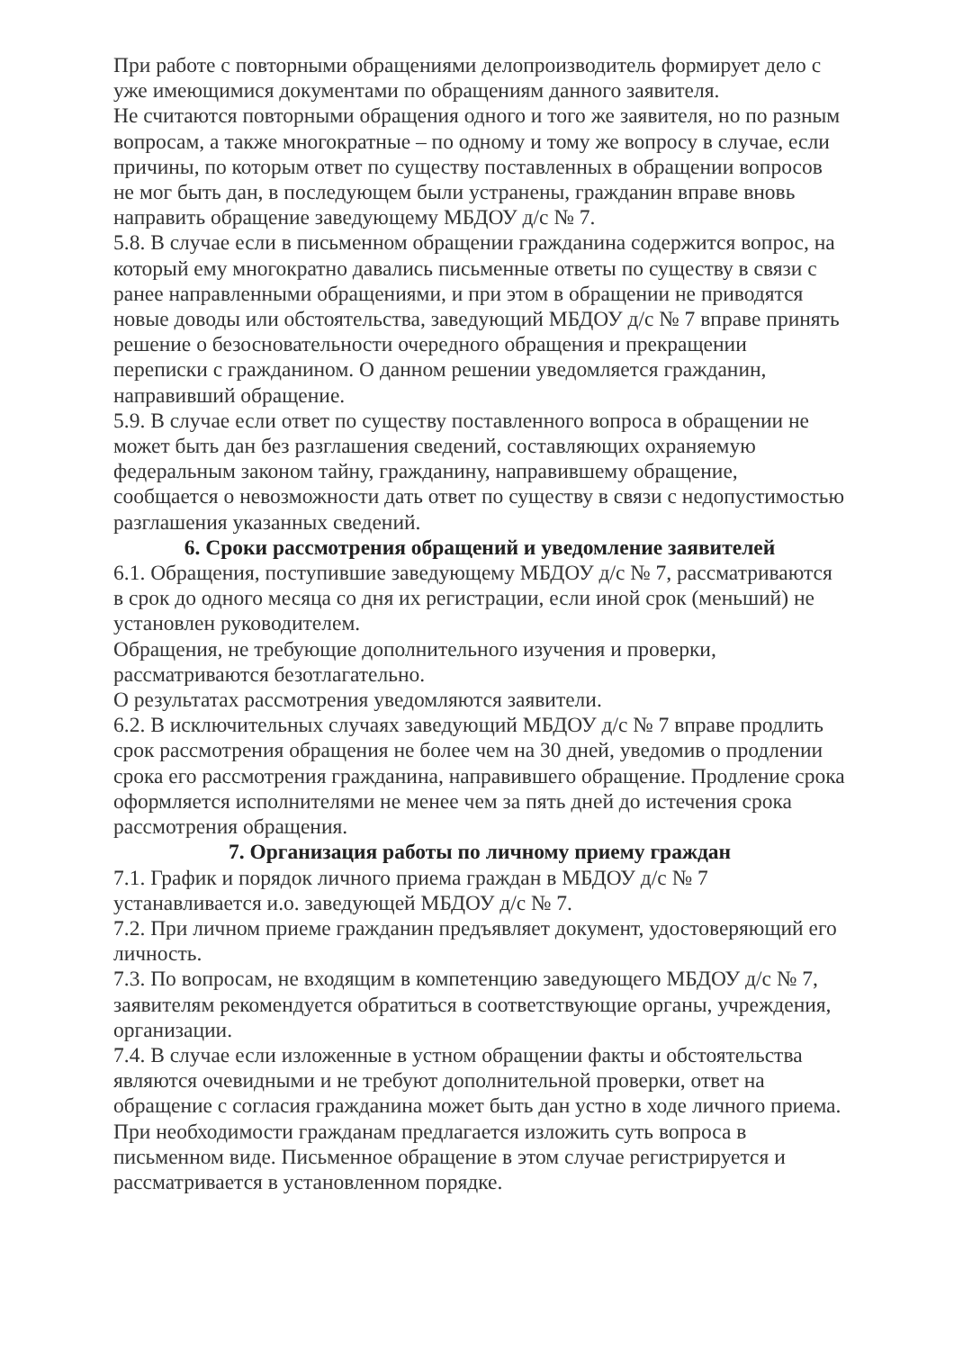При работе с повторными обращениями делопроизводитель формирует дело с уже имеющимися документами по обращениям данного заявителя.
Не считаются повторными обращения одного и того же заявителя, но по разным вопросам, а также многократные – по одному и тому же вопросу в случае, если причины, по которым ответ по существу поставленных в обращении вопросов не мог быть дан, в последующем были устранены, гражданин вправе вновь направить обращение заведующему МБДОУ д/с № 7.
5.8. В случае если в письменном обращении гражданина содержится вопрос, на который ему многократно давались письменные ответы по существу в связи с ранее направленными обращениями, и при этом в обращении не приводятся новые доводы или обстоятельства, заведующий МБДОУ д/с № 7 вправе принять решение о безосновательности очередного обращения и прекращении переписки с гражданином. О данном решении уведомляется гражданин, направивший обращение.
5.9. В случае если ответ по существу поставленного вопроса в обращении не может быть дан без разглашения сведений, составляющих охраняемую федеральным законом тайну, гражданину, направившему обращение, сообщается о невозможности дать ответ по существу в связи с недопустимостью разглашения указанных сведений.
6. Сроки рассмотрения обращений и уведомление заявителей
6.1. Обращения, поступившие заведующему МБДОУ д/с № 7, рассматриваются в срок до одного месяца со дня их регистрации, если иной срок (меньший) не установлен руководителем.
Обращения, не требующие дополнительного изучения и проверки, рассматриваются безотлагательно.
О результатах рассмотрения уведомляются заявители.
6.2. В исключительных случаях заведующий МБДОУ д/с № 7 вправе продлить срок рассмотрения обращения не более чем на 30 дней, уведомив о продлении срока его рассмотрения гражданина, направившего обращение. Продление срока оформляется исполнителями не менее чем за пять дней до истечения срока рассмотрения обращения.
7. Организация работы по личному приему граждан
7.1. График и порядок личного приема граждан в МБДОУ д/с № 7 устанавливается и.о. заведующей МБДОУ д/с № 7.
7.2. При личном приеме гражданин предъявляет документ, удостоверяющий его личность.
7.3. По вопросам, не входящим в компетенцию заведующего МБДОУ д/с № 7, заявителям рекомендуется обратиться в соответствующие органы, учреждения, организации.
7.4. В случае если изложенные в устном обращении факты и обстоятельства являются очевидными и не требуют дополнительной проверки, ответ на обращение с согласия гражданина может быть дан устно в ходе личного приема.
При необходимости гражданам предлагается изложить суть вопроса в письменном виде. Письменное обращение в этом случае регистрируется и рассматривается в установленном порядке.